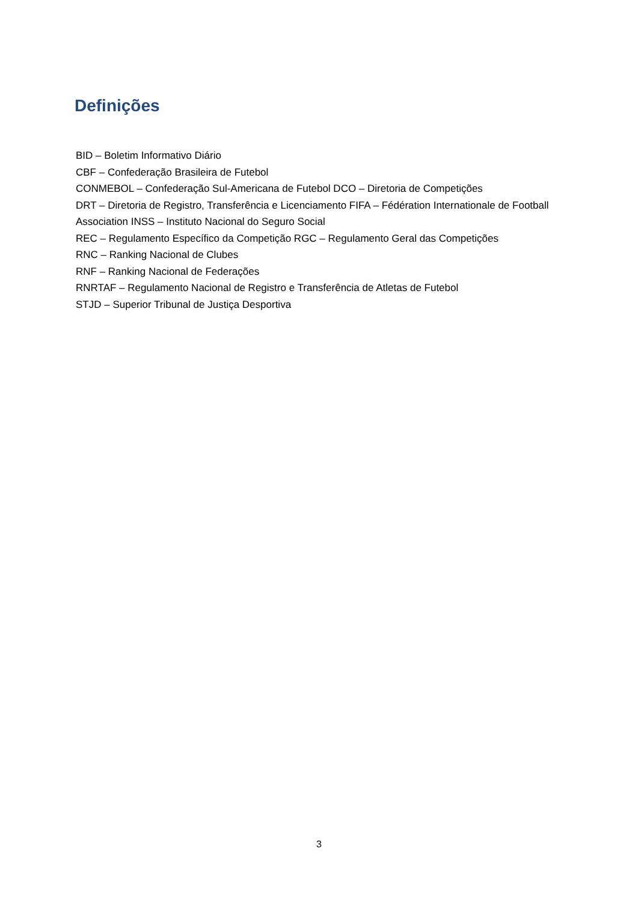Definições
BID – Boletim Informativo Diário
CBF – Confederação Brasileira de Futebol
CONMEBOL – Confederação Sul-Americana de Futebol DCO – Diretoria de Competições
DRT – Diretoria de Registro, Transferência e Licenciamento FIFA – Fédération Internationale de Football
Association INSS – Instituto Nacional do Seguro Social
REC – Regulamento Específico da Competição RGC – Regulamento Geral das Competições
RNC – Ranking Nacional de Clubes
RNF – Ranking Nacional de Federações
RNRTAF – Regulamento Nacional de Registro e Transferência de Atletas de Futebol
STJD – Superior Tribunal de Justiça Desportiva
3